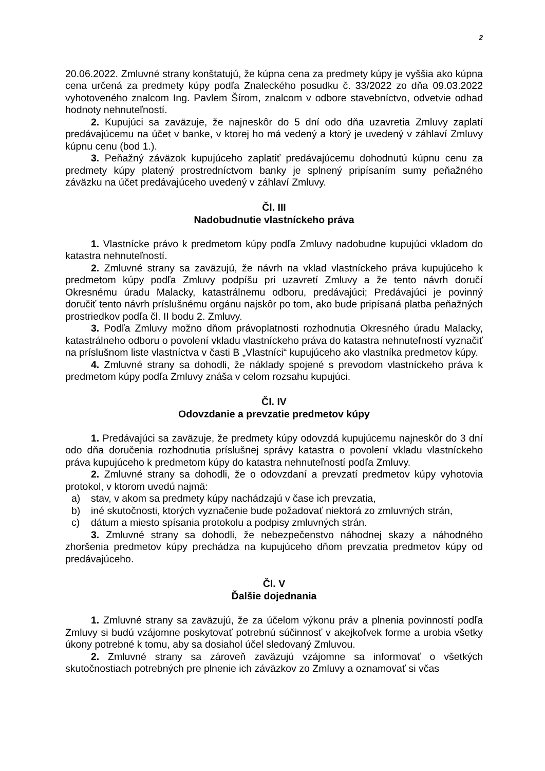2
20.06.2022. Zmluvné strany konštatujú, že kúpna cena za predmety kúpy je vyššia ako kúpna cena určená za predmety kúpy podľa Znaleckého posudku č. 33/2022 zo dňa 09.03.2022 vyhotoveného znalcom Ing. Pavlem Šírom, znalcom v odbore stavebníctvo, odvetvie odhad hodnoty nehnuteľností.
2. Kupujúci sa zaväzuje, že najneskôr do 5 dní odo dňa uzavretia Zmluvy zaplatí predávajúcemu na účet v banke, v ktorej ho má vedený a ktorý je uvedený v záhlaví Zmluvy kúpnu cenu (bod 1.).
3. Peňažný záväzok kupujúceho zaplatiť predávajúcemu dohodnutú kúpnu cenu za predmety kúpy platený prostredníctvom banky je splnený pripísaním sumy peňažného záväzku na účet predávajúceho uvedený v záhlaví Zmluvy.
Čl. III
Nadobudnutie vlastníckeho práva
1. Vlastnícke právo k predmetom kúpy podľa Zmluvy nadobudne kupujúci vkladom do katastra nehnuteľností.
2. Zmluvné strany sa zaväzujú, že návrh na vklad vlastníckeho práva kupujúceho k predmetom kúpy podľa Zmluvy podpíšu pri uzavretí Zmluvy a že tento návrh doručí Okresnému úradu Malacky, katastrálnemu odboru, predávajúci; Predávajúci je povinný doručiť tento návrh príslušnému orgánu najskôr po tom, ako bude pripísaná platba peňažných prostriedkov podľa čl. II bodu 2. Zmluvy.
3. Podľa Zmluvy možno dňom právoplatnosti rozhodnutia Okresného úradu Malacky, katastrálneho odboru o povolení vkladu vlastníckeho práva do katastra nehnuteľností vyznačiť na príslušnom liste vlastníctva v časti B „Vlastníci“ kupujúceho ako vlastníka predmetov kúpy.
4. Zmluvné strany sa dohodli, že náklady spojené s prevodom vlastníckeho práva k predmetom kúpy podľa Zmluvy znáša v celom rozsahu kupujúci.
Čl. IV
Odovzdanie a prevzatie predmetov kúpy
1. Predávajúci sa zaväzuje, že predmety kúpy odovzdá kupujúcemu najneskôr do 3 dní odo dňa doručenia rozhodnutia príslušnej správy katastra o povolení vkladu vlastníckeho práva kupujúceho k predmetom kúpy do katastra nehnuteľností podľa Zmluvy.
2. Zmluvné strany sa dohodli, že o odovzdaní a prevzatí predmetov kúpy vyhotovia protokol, v ktorom uvedú najmä:
a) stav, v akom sa predmety kúpy nachádzajú v čase ich prevzatia,
b) iné skutočnosti, ktorých vyznačenie bude požadovať niektorá zo zmluvných strán,
c) dátum a miesto spísania protokolu a podpisy zmluvných strán.
3. Zmluvné strany sa dohodli, že nebezpečenstvo náhodnej skazy a náhodného zhoršenia predmetov kúpy prechádza na kupujúceho dňom prevzatia predmetov kúpy od predávajúceho.
Čl. V
Ďalšie dojednania
1. Zmluvné strany sa zaväzujú, že za účelom výkonu práv a plnenia povinností podľa Zmluvy si budú vzájomne poskytovať potrebnú súčinnosť v akejkoľvek forme a urobia všetky úkony potrebné k tomu, aby sa dosiahol účel sledovaný Zmluvou.
2. Zmluvné strany sa zároveň zaväzujú vzájomne sa informovať o všetkých skutočnostiach potrebných pre plnenie ich záväzkov zo Zmluvy a oznamovať si včas